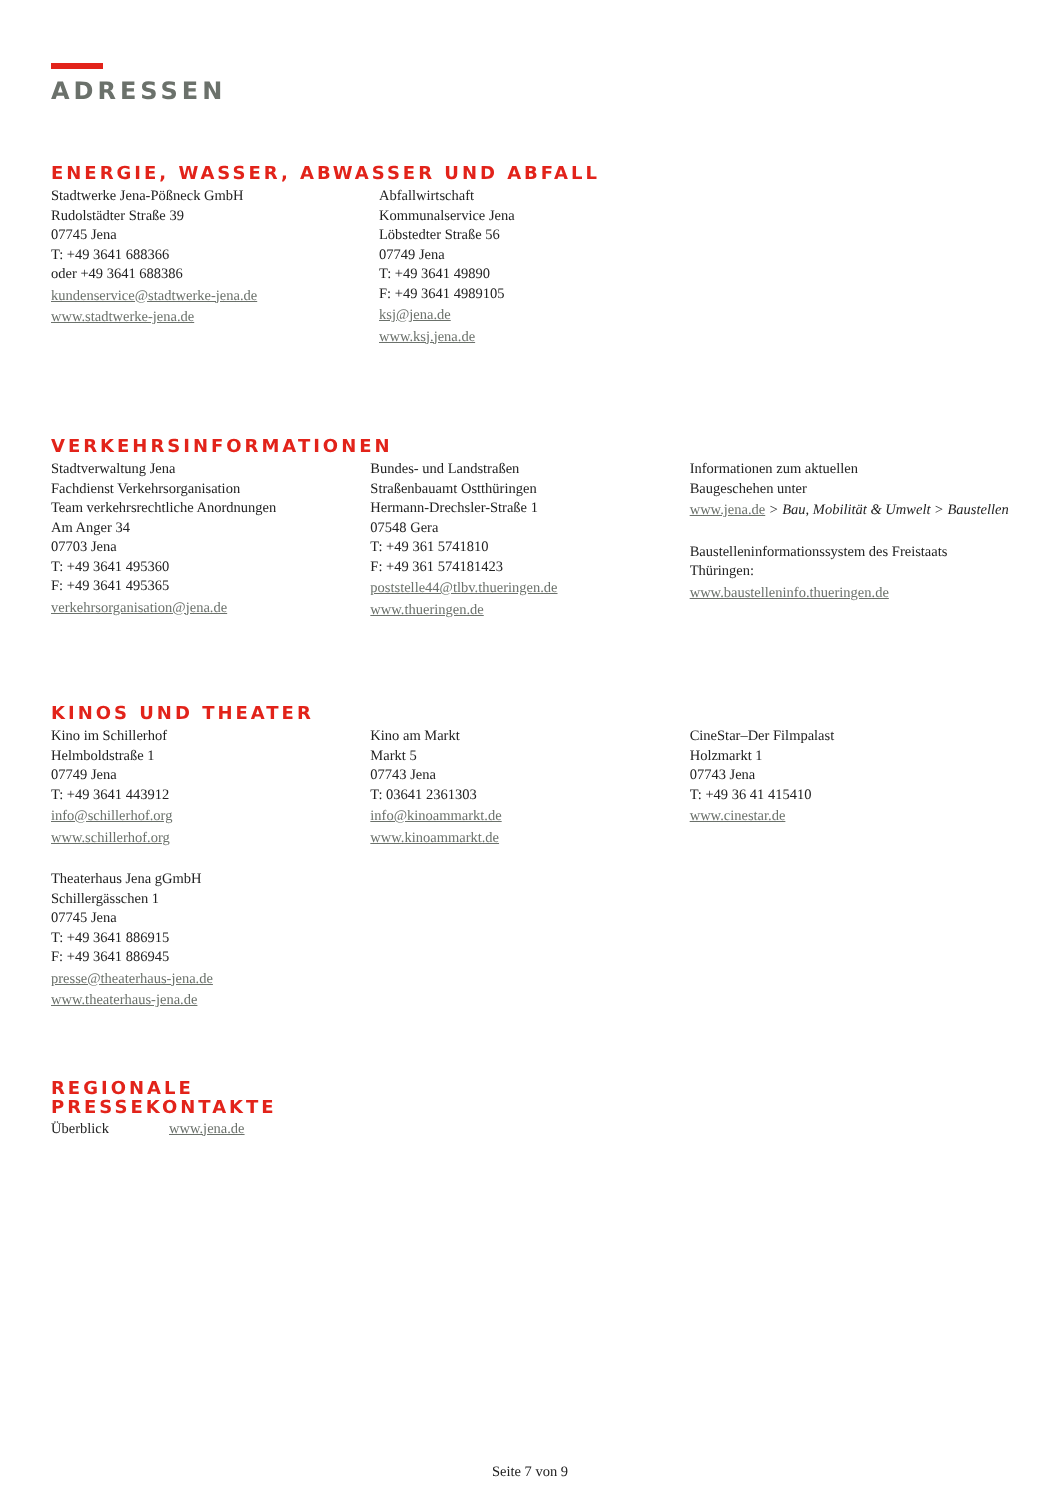ADRESSEN
ENERGIE, WASSER, ABWASSER UND ABFALL
Stadtwerke Jena-Pößneck GmbH
Rudolstädter Straße 39
07745 Jena
T: +49 3641 688366
oder +49 3641 688386
kundenservice@stadtwerke-jena.de
www.stadtwerke-jena.de
Abfallwirtschaft
Kommunalservice Jena
Löbstedter Straße 56
07749 Jena
T: +49 3641 49890
F: +49 3641 4989105
ksj@jena.de
www.ksj.jena.de
VERKEHRSINFORMATIONEN
Stadtverwaltung Jena
Fachdienst Verkehrsorganisation
Team verkehrsrechtliche Anordnungen
Am Anger 34
07703 Jena
T: +49 3641 495360
F: +49 3641 495365
verkehrsorganisation@jena.de
Bundes- und Landstraßen
Straßenbauamt Ostthüringen
Hermann-Drechsler-Straße 1
07548 Gera
T: +49 361 5741810
F: +49 361 574181423
poststelle44@tlbv.thueringen.de
www.thueringen.de
Informationen zum aktuellen
Baugeschehen unter
www.jena.de > Bau, Mobilität & Umwelt > Baustellen
Baustelleninformationssystem des Freistaats Thüringen:
www.baustelleninfo.thueringen.de
KINOS UND THEATER
Kino im Schillerhof
Helmboldstraße 1
07749 Jena
T: +49 3641 443912
info@schillerhof.org
www.schillerhof.org
Kino am Markt
Markt 5
07743 Jena
T: 03641 2361303
info@kinoammarkt.de
www.kinoammarkt.de
CineStar–Der Filmpalast
Holzmarkt 1
07743 Jena
T: +49 36 41 415410
www.cinestar.de
Theaterhaus Jena gGmbH
Schillergässchen 1
07745 Jena
T: +49 3641 886915
F: +49 3641 886945
presse@theaterhaus-jena.de
www.theaterhaus-jena.de
REGIONALE
PRESSEKONTAKTE
Überblick www.jena.de
Seite 7 von 9